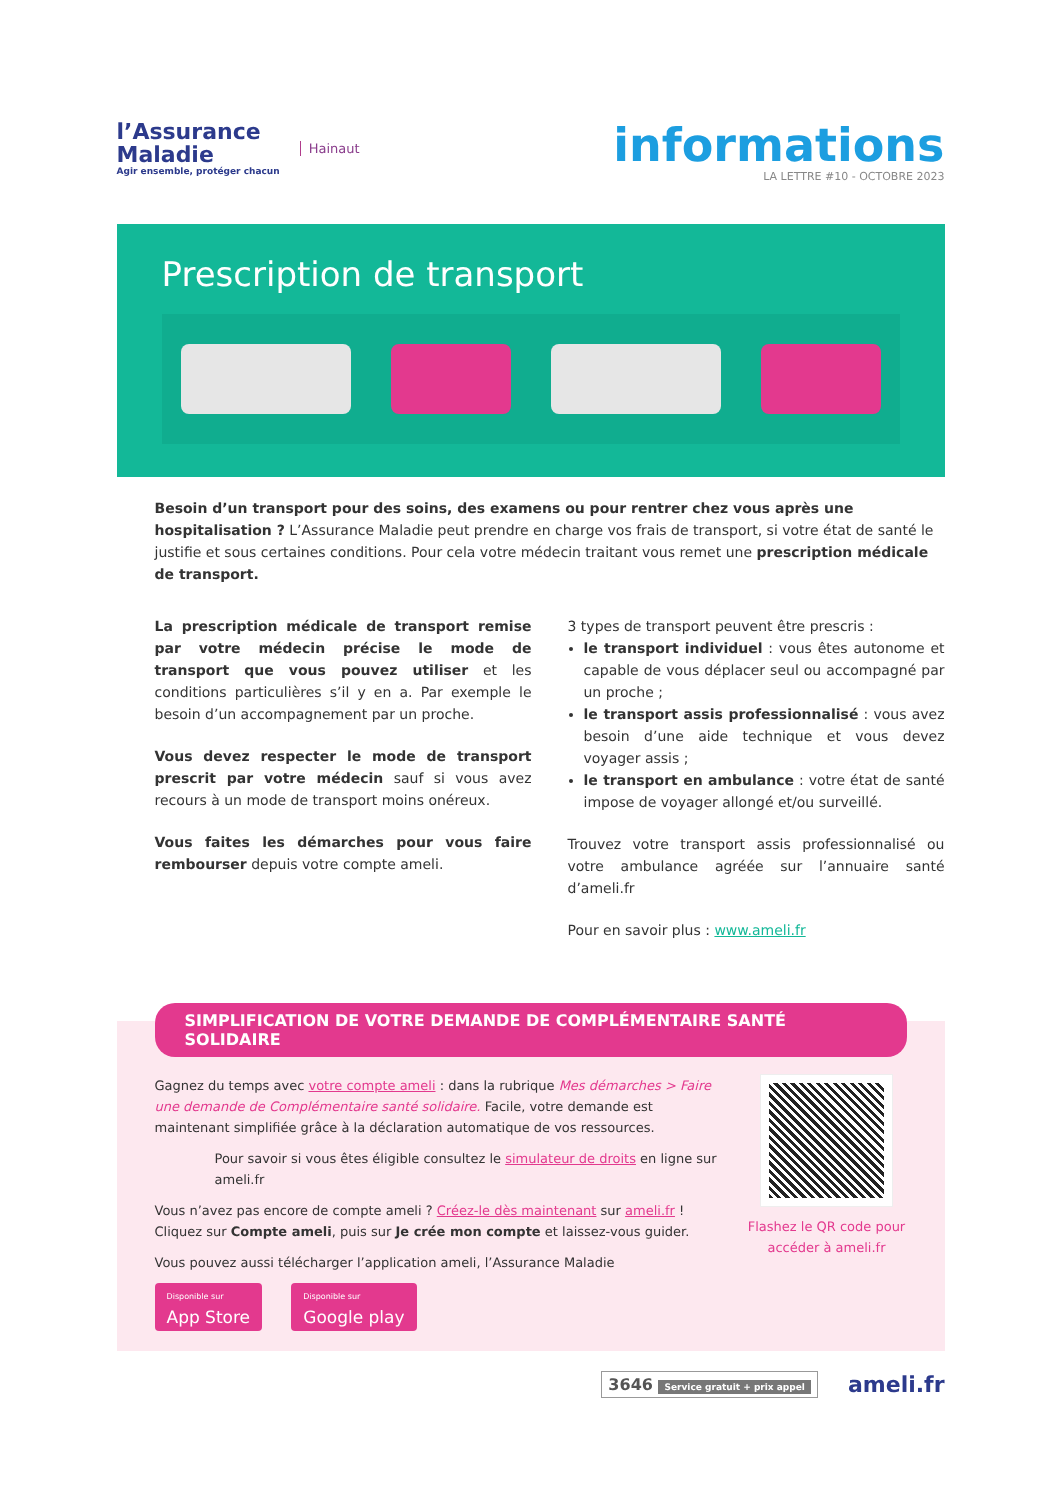l’Assurance
Maladie
Agir ensemble, protéger chacun
Hainaut
informations
LA LETTRE #10 - OCTOBRE 2023
Prescription de transport
Besoin d’un transport pour des soins, des examens ou pour rentrer chez vous après une hospitalisation ? L’Assurance Maladie peut prendre en charge vos frais de transport, si votre état de santé le justifie et sous certaines conditions. Pour cela votre médecin traitant vous remet une prescription médicale de transport.
La prescription médicale de transport remise par votre médecin précise le mode de transport que vous pouvez utiliser et les conditions particulières s’il y en a. Par exemple le besoin d’un accompagnement par un proche.
Vous devez respecter le mode de transport prescrit par votre médecin sauf si vous avez recours à un mode de transport moins onéreux.
Vous faites les démarches pour vous faire rembourser depuis votre compte ameli.
3 types de transport peuvent être prescris :
le transport individuel : vous êtes autonome et capable de vous déplacer seul ou accompagné par un proche ;
le transport assis professionnalisé : vous avez besoin d’une aide technique et vous devez voyager assis ;
le transport en ambulance : votre état de santé impose de voyager allongé et/ou surveillé.
Trouvez votre transport assis professionnalisé ou votre ambulance agréée sur l’annuaire santé d’ameli.fr
Pour en savoir plus : www.ameli.fr
SIMPLIFICATION DE VOTRE DEMANDE DE COMPLÉMENTAIRE SANTÉ SOLIDAIRE
Gagnez du temps avec votre compte ameli : dans la rubrique Mes démarches > Faire une demande de Complémentaire santé solidaire. Facile, votre demande est maintenant simplifiée grâce à la déclaration automatique de vos ressources.
Pour savoir si vous êtes éligible consultez le simulateur de droits en ligne sur ameli.fr
Vous n’avez pas encore de compte ameli ? Créez-le dès maintenant sur ameli.fr !
Cliquez sur Compte ameli, puis sur Je crée mon compte et laissez-vous guider.
Vous pouvez aussi télécharger l’application ameli, l’Assurance Maladie
Disponible sur App Store Disponible sur Google play
Flashez le QR code pour accéder à ameli.fr
3646 Service gratuit + prix appel
ameli.fr